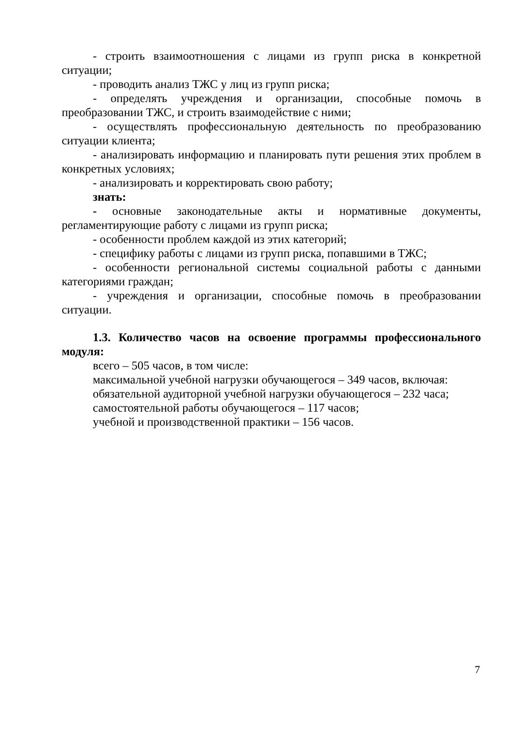- строить взаимоотношения с лицами из групп риска в конкретной ситуации;
- проводить анализ ТЖС у лиц из групп риска;
- определять учреждения и организации, способные помочь в преобразовании ТЖС, и строить взаимодействие с ними;
- осуществлять профессиональную деятельность по преобразованию ситуации клиента;
- анализировать информацию и планировать пути решения этих проблем в конкретных условиях;
- анализировать и корректировать свою работу;
знать:
- основные законодательные акты и нормативные документы, регламентирующие работу с лицами из групп риска;
- особенности проблем каждой из этих категорий;
- специфику работы с лицами из групп риска, попавшими в ТЖС;
- особенности региональной системы социальной работы с данными категориями граждан;
- учреждения и организации, способные помочь в преобразовании ситуации.
1.3. Количество часов на освоение программы профессионального модуля:
всего – 505 часов, в том числе:
максимальной учебной нагрузки обучающегося – 349 часов, включая:
обязательной аудиторной учебной нагрузки обучающегося – 232 часа;
самостоятельной работы обучающегося – 117 часов;
учебной и производственной практики – 156 часов.
7